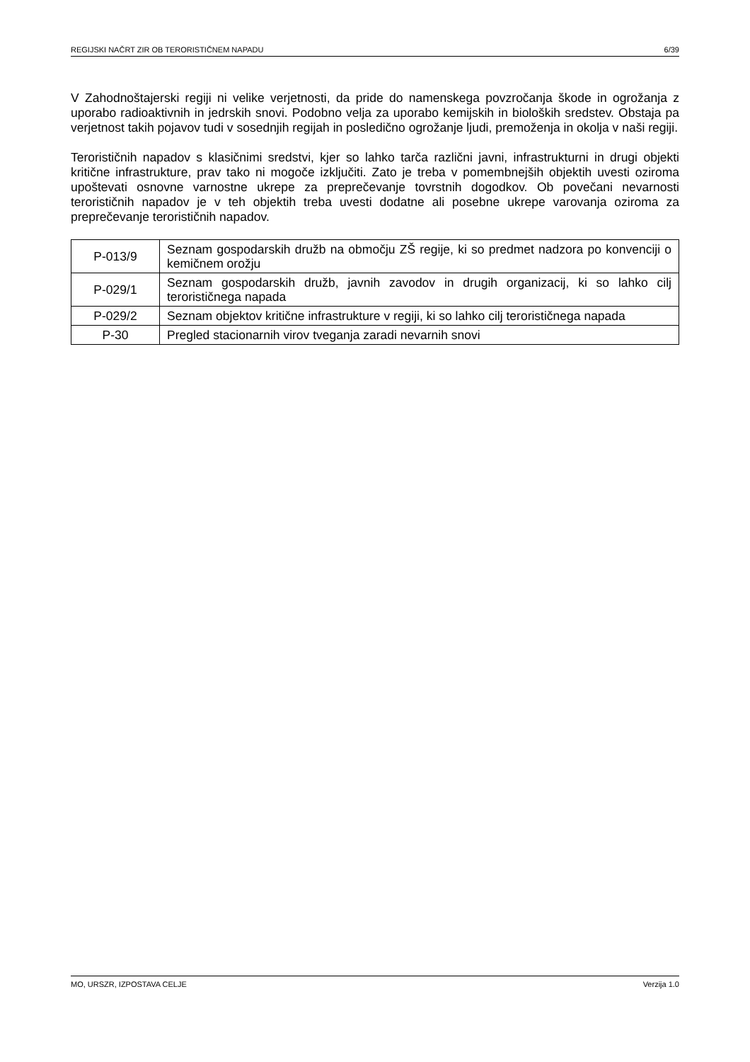REGIJSKI NAČRT ZIR OB TERORISTIČNEM NAPADU 6/39
V Zahodnoštajerski regiji ni velike verjetnosti, da pride do namenskega povzročanja škode in ogrožanja z uporabo radioaktivnih in jedrskih snovi. Podobno velja za uporabo kemijskih in bioloških sredstev. Obstaja pa verjetnost takih pojavov tudi v sosednjih regijah in posledično ogrožanje ljudi, premoženja in okolja v naši regiji.
Terorističnih napadov s klasičnimi sredstvi, kjer so lahko tarča različni javni, infrastrukturni in drugi objekti kritične infrastrukture, prav tako ni mogoče izključiti. Zato je treba v pomembnejših objektih uvesti oziroma upoštevati osnovne varnostne ukrepe za preprečevanje tovrstnih dogodkov. Ob povečani nevarnosti terorističnih napadov je v teh objektih treba uvesti dodatne ali posebne ukrepe varovanja oziroma za preprečevanje terorističnih napadov.
| P-013/9 | Seznam gospodarskih družb na območju ZŠ regije, ki so predmet nadzora po konvenciji o kemičnem orožju |
| P-029/1 | Seznam gospodarskih družb, javnih zavodov in drugih organizacij, ki so lahko cilj terorističnega napada |
| P-029/2 | Seznam objektov kritične infrastrukture v regiji, ki so lahko cilj terorističnega napada |
| P-30 | Pregled stacionarnih virov tveganja zaradi nevarnih snovi |
MO, URSZR, IZPOSTAVA CELJE Verzija 1.0